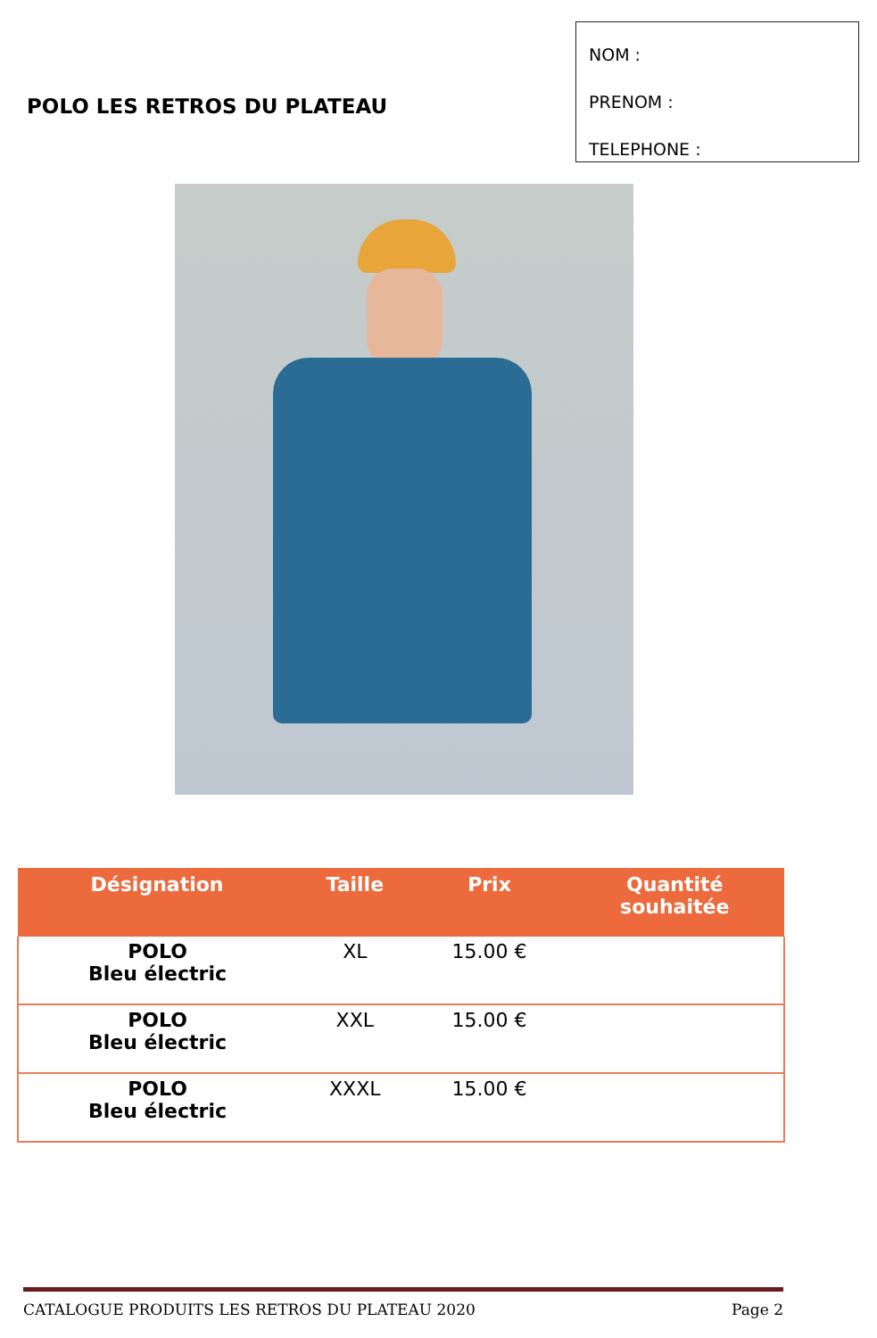POLO LES RETROS DU PLATEAU
NOM :
PRENOM :
TELEPHONE :
| Désignation | Taille | Prix | Quantité souhaitée |
| --- | --- | --- | --- |
| POLO Bleu électric | XL | 15.00 € | |
| POLO Bleu électric | XXL | 15.00 € | |
| POLO Bleu électric | XXXL | 15.00 € | |
CATALOGUE PRODUITS LES RETROS DU PLATEAU 2020 Page 2